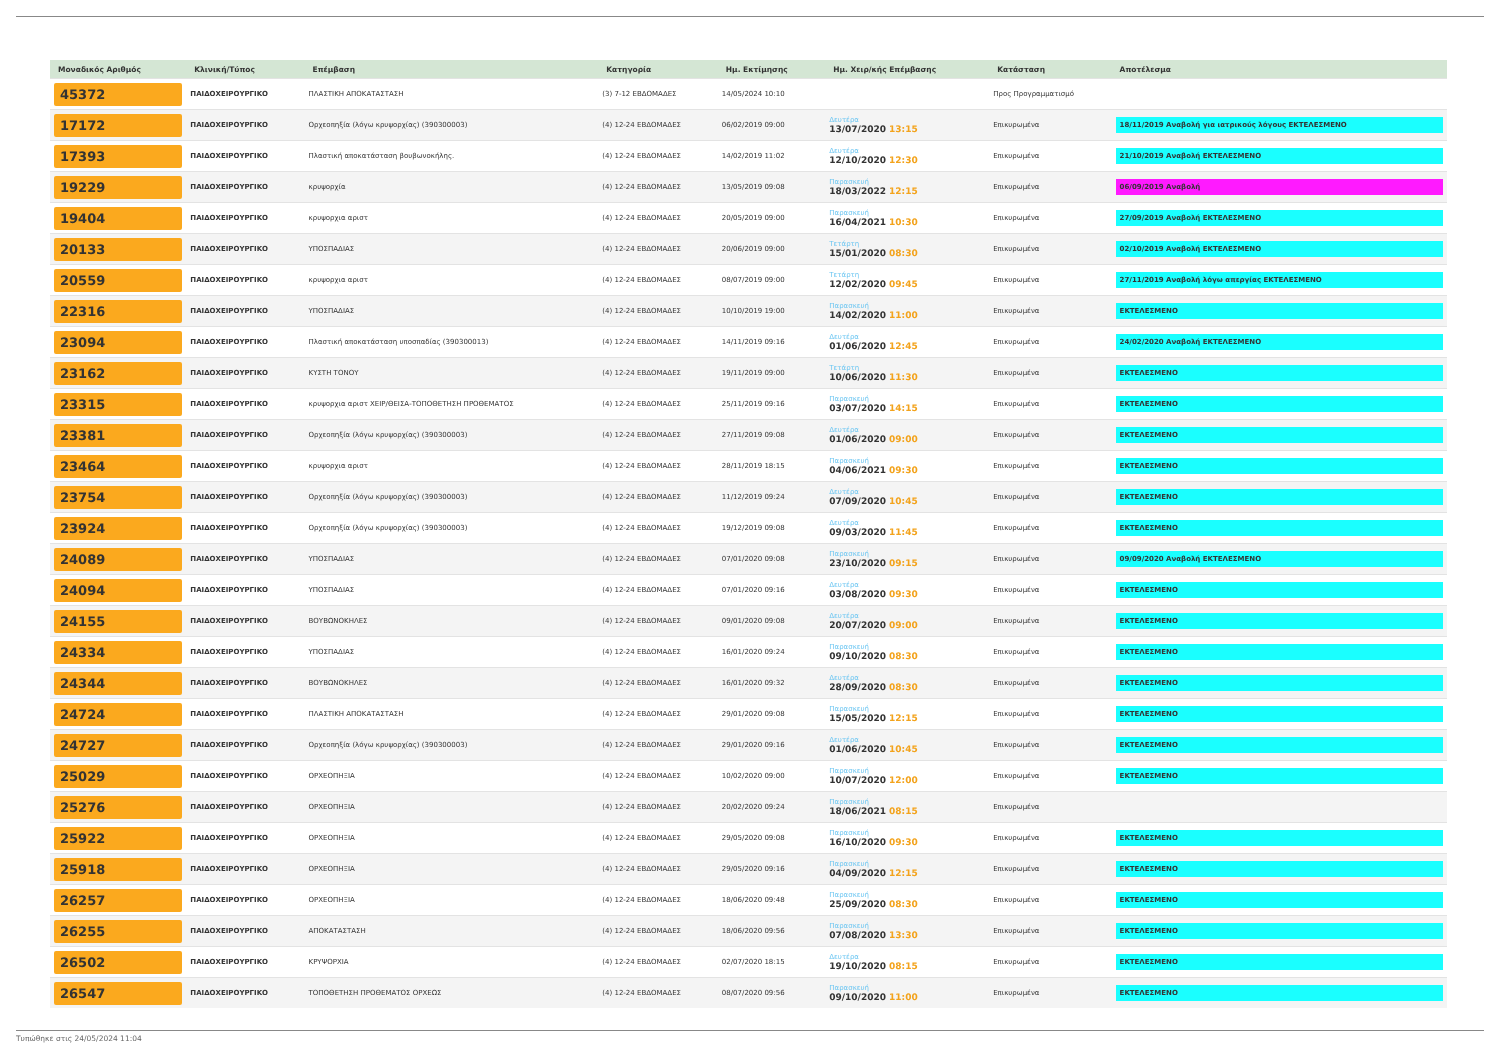| Μοναδικός Αριθμός | Κλινική/Τύπος | Επέμβαση | Κατηγορία | Ημ. Εκτίμησης | Ημ. Χειρ/κής Επέμβασης | Κατάσταση | Αποτέλεσμα |
| --- | --- | --- | --- | --- | --- | --- | --- |
| 45372 | ΠΑΙΔΟΧΕΙΡΟΥΡΓΙΚΟ | ΠΛΑΣΤΙΚΗ ΑΠΟΚΑΤΑΣΤΑΣΗ | (3) 7-12 ΕΒΔΟΜΑΔΕΣ | 14/05/2024 10:10 | | Προς Προγραμματισμό | |
| 17172 | ΠΑΙΔΟΧΕΙΡΟΥΡΓΙΚΟ | Ορχεοπηξία (λόγω κρυψορχίας) (390300003) | (4) 12-24 ΕΒΔΟΜΑΔΕΣ | 06/02/2019 09:00 | Δευτέρα 13/07/2020 13:15 | Επικυρωμένα | 18/11/2019 Αναβολή για ιατρικούς λόγους ΕΚΤΕΛΕΣΜΕΝΟ |
| 17393 | ΠΑΙΔΟΧΕΙΡΟΥΡΓΙΚΟ | Πλαστική αποκατάσταση βουβωνοκήλης. | (4) 12-24 ΕΒΔΟΜΑΔΕΣ | 14/02/2019 11:02 | Δευτέρα 12/10/2020 12:30 | Επικυρωμένα | 21/10/2019 Αναβολή ΕΚΤΕΛΕΣΜΕΝΟ |
| 19229 | ΠΑΙΔΟΧΕΙΡΟΥΡΓΙΚΟ | κρυψορχία | (4) 12-24 ΕΒΔΟΜΑΔΕΣ | 13/05/2019 09:08 | Παρασκευή 18/03/2022 12:15 | Επικυρωμένα | 06/09/2019 Αναβολή |
| 19404 | ΠΑΙΔΟΧΕΙΡΟΥΡΓΙΚΟ | κρυψορχια αριστ | (4) 12-24 ΕΒΔΟΜΑΔΕΣ | 20/05/2019 09:00 | Παρασκευή 16/04/2021 10:30 | Επικυρωμένα | 27/09/2019 Αναβολή ΕΚΤΕΛΕΣΜΕΝΟ |
| 20133 | ΠΑΙΔΟΧΕΙΡΟΥΡΓΙΚΟ | ΥΠΟΣΠΑΔΙΑΣ | (4) 12-24 ΕΒΔΟΜΑΔΕΣ | 20/06/2019 09:00 | Τετάρτη 15/01/2020 08:30 | Επικυρωμένα | 02/10/2019 Αναβολή ΕΚΤΕΛΕΣΜΕΝΟ |
| 20559 | ΠΑΙΔΟΧΕΙΡΟΥΡΓΙΚΟ | κρυψορχια αριστ | (4) 12-24 ΕΒΔΟΜΑΔΕΣ | 08/07/2019 09:00 | Τετάρτη 12/02/2020 09:45 | Επικυρωμένα | 27/11/2019 Αναβολή λόγω απεργίας ΕΚΤΕΛΕΣΜΕΝΟ |
| 22316 | ΠΑΙΔΟΧΕΙΡΟΥΡΓΙΚΟ | ΥΠΟΣΠΑΔΙΑΣ | (4) 12-24 ΕΒΔΟΜΑΔΕΣ | 10/10/2019 19:00 | Παρασκευή 14/02/2020 11:00 | Επικυρωμένα | ΕΚΤΕΛΕΣΜΕΝΟ |
| 23094 | ΠΑΙΔΟΧΕΙΡΟΥΡΓΙΚΟ | Πλαστική αποκατάσταση υποσπαδίας (390300013) | (4) 12-24 ΕΒΔΟΜΑΔΕΣ | 14/11/2019 09:16 | Δευτέρα 01/06/2020 12:45 | Επικυρωμένα | 24/02/2020 Αναβολή ΕΚΤΕΛΕΣΜΕΝΟ |
| 23162 | ΠΑΙΔΟΧΕΙΡΟΥΡΓΙΚΟ | ΚΥΣΤΗ ΤΟΝΟΥ | (4) 12-24 ΕΒΔΟΜΑΔΕΣ | 19/11/2019 09:00 | Τετάρτη 10/06/2020 11:30 | Επικυρωμένα | ΕΚΤΕΛΕΣΜΕΝΟ |
| 23315 | ΠΑΙΔΟΧΕΙΡΟΥΡΓΙΚΟ | κρυψορχια αριστ ΧΕΙΡ/ΘΕΙΣΑ-ΤΟΠΟΘΕΤΗΣΗ ΠΡΟΘΕΜΑΤΟΣ | (4) 12-24 ΕΒΔΟΜΑΔΕΣ | 25/11/2019 09:16 | Παρασκευή 03/07/2020 14:15 | Επικυρωμένα | ΕΚΤΕΛΕΣΜΕΝΟ |
| 23381 | ΠΑΙΔΟΧΕΙΡΟΥΡΓΙΚΟ | Ορχεοπηξία (λόγω κρυψορχίας) (390300003) | (4) 12-24 ΕΒΔΟΜΑΔΕΣ | 27/11/2019 09:08 | Δευτέρα 01/06/2020 09:00 | Επικυρωμένα | ΕΚΤΕΛΕΣΜΕΝΟ |
| 23464 | ΠΑΙΔΟΧΕΙΡΟΥΡΓΙΚΟ | κρυψορχια αριστ | (4) 12-24 ΕΒΔΟΜΑΔΕΣ | 28/11/2019 18:15 | Παρασκευή 04/06/2021 09:30 | Επικυρωμένα | ΕΚΤΕΛΕΣΜΕΝΟ |
| 23754 | ΠΑΙΔΟΧΕΙΡΟΥΡΓΙΚΟ | Ορχεοπηξία (λόγω κρυψορχίας) (390300003) | (4) 12-24 ΕΒΔΟΜΑΔΕΣ | 11/12/2019 09:24 | Δευτέρα 07/09/2020 10:45 | Επικυρωμένα | ΕΚΤΕΛΕΣΜΕΝΟ |
| 23924 | ΠΑΙΔΟΧΕΙΡΟΥΡΓΙΚΟ | Ορχεοπηξία (λόγω κρυψορχίας) (390300003) | (4) 12-24 ΕΒΔΟΜΑΔΕΣ | 19/12/2019 09:08 | Δευτέρα 09/03/2020 11:45 | Επικυρωμένα | ΕΚΤΕΛΕΣΜΕΝΟ |
| 24089 | ΠΑΙΔΟΧΕΙΡΟΥΡΓΙΚΟ | ΥΠΟΣΠΑΔΙΑΣ | (4) 12-24 ΕΒΔΟΜΑΔΕΣ | 07/01/2020 09:08 | Παρασκευή 23/10/2020 09:15 | Επικυρωμένα | 09/09/2020 Αναβολή ΕΚΤΕΛΕΣΜΕΝΟ |
| 24094 | ΠΑΙΔΟΧΕΙΡΟΥΡΓΙΚΟ | ΥΠΟΣΠΑΔΙΑΣ | (4) 12-24 ΕΒΔΟΜΑΔΕΣ | 07/01/2020 09:16 | Δευτέρα 03/08/2020 09:30 | Επικυρωμένα | ΕΚΤΕΛΕΣΜΕΝΟ |
| 24155 | ΠΑΙΔΟΧΕΙΡΟΥΡΓΙΚΟ | ΒΟΥΒΩΝΟΚΗΛΕΣ | (4) 12-24 ΕΒΔΟΜΑΔΕΣ | 09/01/2020 09:08 | Δευτέρα 20/07/2020 09:00 | Επικυρωμένα | ΕΚΤΕΛΕΣΜΕΝΟ |
| 24334 | ΠΑΙΔΟΧΕΙΡΟΥΡΓΙΚΟ | ΥΠΟΣΠΑΔΙΑΣ | (4) 12-24 ΕΒΔΟΜΑΔΕΣ | 16/01/2020 09:24 | Παρασκευή 09/10/2020 08:30 | Επικυρωμένα | ΕΚΤΕΛΕΣΜΕΝΟ |
| 24344 | ΠΑΙΔΟΧΕΙΡΟΥΡΓΙΚΟ | ΒΟΥΒΩΝΟΚΗΛΕΣ | (4) 12-24 ΕΒΔΟΜΑΔΕΣ | 16/01/2020 09:32 | Δευτέρα 28/09/2020 08:30 | Επικυρωμένα | ΕΚΤΕΛΕΣΜΕΝΟ |
| 24724 | ΠΑΙΔΟΧΕΙΡΟΥΡΓΙΚΟ | ΠΛΑΣΤΙΚΗ ΑΠΟΚΑΤΑΣΤΑΣΗ | (4) 12-24 ΕΒΔΟΜΑΔΕΣ | 29/01/2020 09:08 | Παρασκευή 15/05/2020 12:15 | Επικυρωμένα | ΕΚΤΕΛΕΣΜΕΝΟ |
| 24727 | ΠΑΙΔΟΧΕΙΡΟΥΡΓΙΚΟ | Ορχεοπηξία (λόγω κρυψορχίας) (390300003) | (4) 12-24 ΕΒΔΟΜΑΔΕΣ | 29/01/2020 09:16 | Δευτέρα 01/06/2020 10:45 | Επικυρωμένα | ΕΚΤΕΛΕΣΜΕΝΟ |
| 25029 | ΠΑΙΔΟΧΕΙΡΟΥΡΓΙΚΟ | ΟΡΧΕΟΠΗΞΙΑ | (4) 12-24 ΕΒΔΟΜΑΔΕΣ | 10/02/2020 09:00 | Παρασκευή 10/07/2020 12:00 | Επικυρωμένα | ΕΚΤΕΛΕΣΜΕΝΟ |
| 25276 | ΠΑΙΔΟΧΕΙΡΟΥΡΓΙΚΟ | ΟΡΧΕΟΠΗΞΙΑ | (4) 12-24 ΕΒΔΟΜΑΔΕΣ | 20/02/2020 09:24 | Παρασκευή 18/06/2021 08:15 | Επικυρωμένα | |
| 25922 | ΠΑΙΔΟΧΕΙΡΟΥΡΓΙΚΟ | ΟΡΧΕΟΠΗΞΙΑ | (4) 12-24 ΕΒΔΟΜΑΔΕΣ | 29/05/2020 09:08 | Παρασκευή 16/10/2020 09:30 | Επικυρωμένα | ΕΚΤΕΛΕΣΜΕΝΟ |
| 25918 | ΠΑΙΔΟΧΕΙΡΟΥΡΓΙΚΟ | ΟΡΧΕΟΠΗΞΙΑ | (4) 12-24 ΕΒΔΟΜΑΔΕΣ | 29/05/2020 09:16 | Παρασκευή 04/09/2020 12:15 | Επικυρωμένα | ΕΚΤΕΛΕΣΜΕΝΟ |
| 26257 | ΠΑΙΔΟΧΕΙΡΟΥΡΓΙΚΟ | ΟΡΧΕΟΠΗΞΙΑ | (4) 12-24 ΕΒΔΟΜΑΔΕΣ | 18/06/2020 09:48 | Παρασκευή 25/09/2020 08:30 | Επικυρωμένα | ΕΚΤΕΛΕΣΜΕΝΟ |
| 26255 | ΠΑΙΔΟΧΕΙΡΟΥΡΓΙΚΟ | ΑΠΟΚΑΤΑΣΤΑΣΗ | (4) 12-24 ΕΒΔΟΜΑΔΕΣ | 18/06/2020 09:56 | Παρασκευή 07/08/2020 13:30 | Επικυρωμένα | ΕΚΤΕΛΕΣΜΕΝΟ |
| 26502 | ΠΑΙΔΟΧΕΙΡΟΥΡΓΙΚΟ | ΚΡΥΨΟΡΧΙΑ | (4) 12-24 ΕΒΔΟΜΑΔΕΣ | 02/07/2020 18:15 | Δευτέρα 19/10/2020 08:15 | Επικυρωμένα | ΕΚΤΕΛΕΣΜΕΝΟ |
| 26547 | ΠΑΙΔΟΧΕΙΡΟΥΡΓΙΚΟ | ΤΟΠΟΘΕΤΗΣΗ ΠΡΟΘΕΜΑΤΟΣ ΟΡΧΕΩΣ | (4) 12-24 ΕΒΔΟΜΑΔΕΣ | 08/07/2020 09:56 | Παρασκευή 09/10/2020 11:00 | Επικυρωμένα | ΕΚΤΕΛΕΣΜΕΝΟ |
Τυπώθηκε στις 24/05/2024 11:04